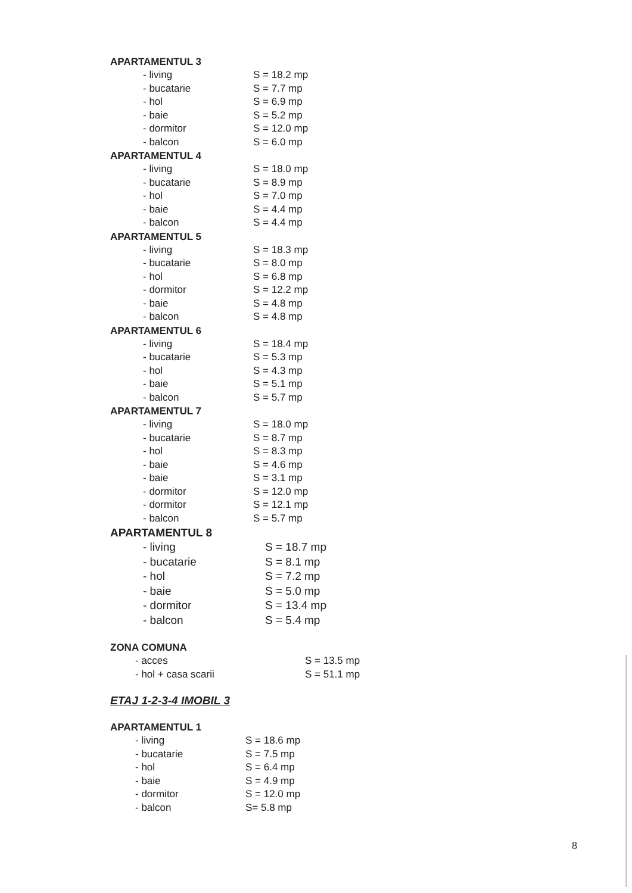APARTAMENTUL 3
- living S = 18.2 mp
- bucatarie S = 7.7 mp
- hol S = 6.9 mp
- baie S = 5.2 mp
- dormitor S = 12.0 mp
- balcon S = 6.0 mp
APARTAMENTUL 4
- living S = 18.0 mp
- bucatarie S = 8.9 mp
- hol S = 7.0 mp
- baie S = 4.4 mp
- balcon S = 4.4 mp
APARTAMENTUL 5
- living S = 18.3 mp
- bucatarie S = 8.0 mp
- hol S = 6.8 mp
- dormitor S = 12.2 mp
- baie S = 4.8 mp
- balcon S = 4.8 mp
APARTAMENTUL 6
- living S = 18.4 mp
- bucatarie S = 5.3 mp
- hol S = 4.3 mp
- baie S = 5.1 mp
- balcon S = 5.7 mp
APARTAMENTUL 7
- living S = 18.0 mp
- bucatarie S = 8.7 mp
- hol S = 8.3 mp
- baie S = 4.6 mp
- baie S = 3.1 mp
- dormitor S = 12.0 mp
- dormitor S = 12.1 mp
- balcon S = 5.7 mp
APARTAMENTUL 8
- living S = 18.7 mp
- bucatarie S = 8.1 mp
- hol S = 7.2 mp
- baie S = 5.0 mp
- dormitor S = 13.4 mp
- balcon S = 5.4 mp
ZONA COMUNA
- acces S = 13.5 mp
- hol + casa scarii S = 51.1 mp
ETAJ 1-2-3-4 IMOBIL 3
APARTAMENTUL 1
- living S = 18.6 mp
- bucatarie S = 7.5 mp
- hol S = 6.4 mp
- baie S = 4.9 mp
- dormitor S = 12.0 mp
- balcon S= 5.8 mp
8